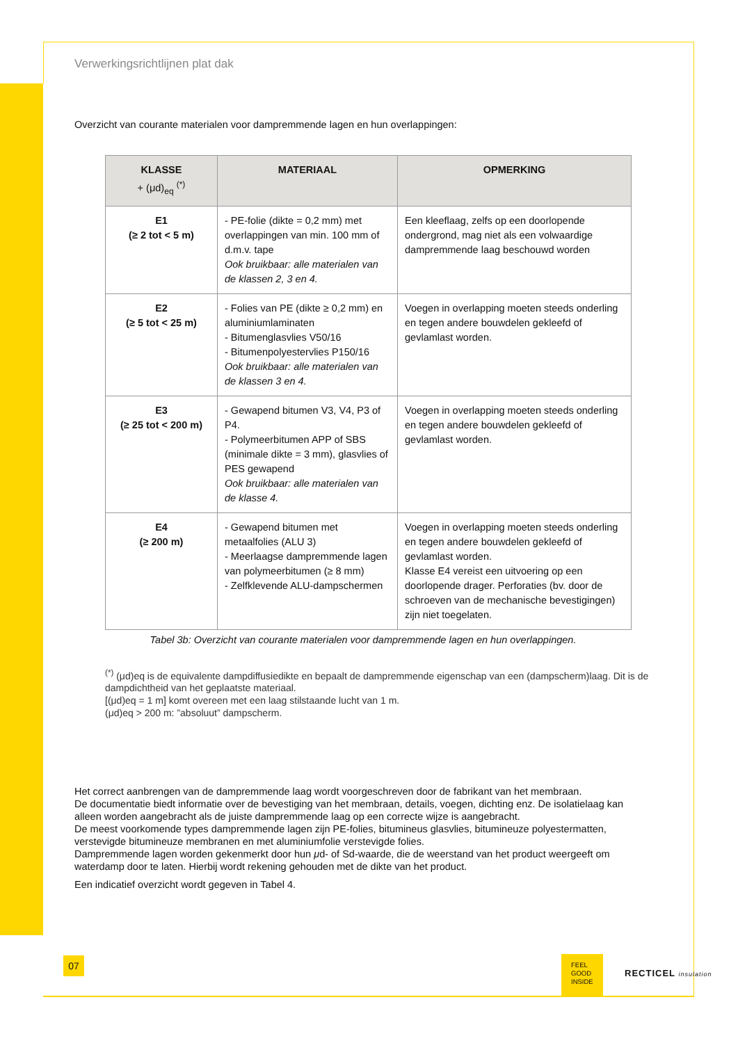Verwerkingsrichtlijnen plat dak
Overzicht van courante materialen voor dampremmende lagen en hun overlappingen:
| KLASSE + (μd)<sub>eq</sub> <sup>(*)</sup> | MATERIAAL | OPMERKING |
| --- | --- | --- |
| E1 (≥ 2 tot < 5 m) | - PE-folie (dikte = 0,2 mm) met overlappingen van min. 100 mm of d.m.v. tape Ook bruikbaar: alle materialen van de klassen 2, 3 en 4. | Een kleeflaag, zelfs op een doorlopende ondergrond, mag niet als een volwaardige dampremmende laag beschouwd worden |
| E2 (≥ 5 tot < 25 m) | - Folies van PE (dikte ≥ 0,2 mm) en aluminiumlaminaten - Bitumenglasvlies V50/16 - Bitumenpolyestervlies P150/16 Ook bruikbaar: alle materialen van de klassen 3 en 4. | Voegen in overlapping moeten steeds onderling en tegen andere bouwdelen gekleefd of gevlamlast worden. |
| E3 (≥ 25 tot < 200 m) | - Gewapend bitumen V3, V4, P3 of P4. - Polymeerbitumen APP of SBS (minimale dikte = 3 mm), glasvlies of PES gewapend Ook bruikbaar: alle materialen van de klasse 4. | Voegen in overlapping moeten steeds onderling en tegen andere bouwdelen gekleefd of gevlamlast worden. |
| E4 (≥ 200 m) | - Gewapend bitumen met metaalfolies (ALU 3) - Meerlaagse dampremmende lagen van polymeerbitumen (≥ 8 mm) - Zelfklevende ALU-dampschermen | Voegen in overlapping moeten steeds onderling en tegen andere bouwdelen gekleefd of gevlamlast worden. Klasse E4 vereist een uitvoering op een doorlopende drager. Perforaties (bv. door de schroeven van de mechanische bevestigingen) zijn niet toegelaten. |
Tabel 3b: Overzicht van courante materialen voor dampremmende lagen en hun overlappingen.
<sup>(*)</sup> (μd)eq is de equivalente dampdiffusiedikte en bepaalt de dampremmende eigenschap van een (dampscherm)laag. Dit is de dampdichtheid van het geplaatste materiaal.
[(μd)eq = 1 m] komt overeen met een laag stilstaande lucht van 1 m.
(μd)eq > 200 m: ”absoluut” dampscherm.
Het correct aanbrengen van de dampremmende laag wordt voorgeschreven door de fabrikant van het membraan.
De documentatie biedt informatie over de bevestiging van het membraan, details, voegen, dichting enz. De isolatielaag kan alleen worden aangebracht als de juiste dampremmende laag op een correcte wijze is aangebracht.
De meest voorkomende types dampremmende lagen zijn PE-folies, bitumineus glasvlies, bitumineuze polyestermatten, verstevigde bitumineuze membranen en met aluminiumfolie verstevigde folies.
Dampremmende lagen worden gekenmerkt door hun μd- of Sd-waarde, die de weerstand van het product weergeeft om waterdamp door te laten. Hierbij wordt rekening gehouden met de dikte van het product.
Een indicatief overzicht wordt gegeven in Tabel 4.
07
FEEL
GOOD
INSIDE
RECTICEL insulation